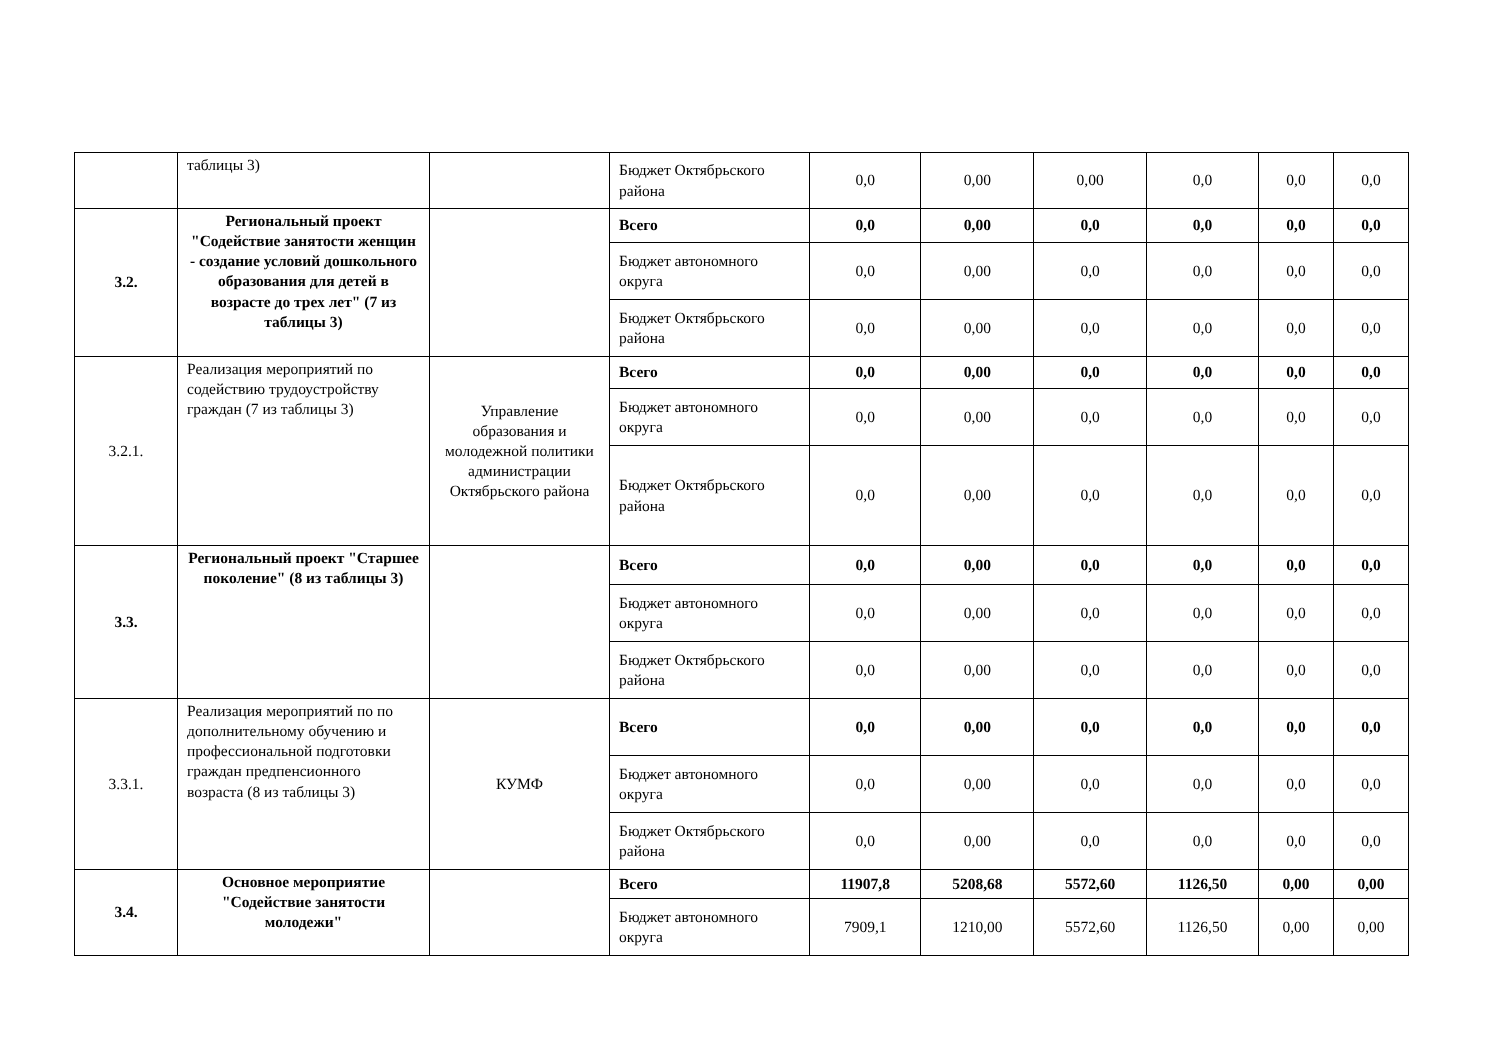| | таблицы 3) | | Бюджет Октябрьского района | 0,0 | 0,00 | 0,00 | 0,0 | 0,0 | 0,0 |
| 3.2. | Региональный проект "Содействие занятости женщин - создание условий дошкольного образования для детей в возрасте до трех лет" (7 из таблицы 3) | | Всего | 0,0 | 0,00 | 0,0 | 0,0 | 0,0 | 0,0 |
| | | | Бюджет автономного округа | 0,0 | 0,00 | 0,0 | 0,0 | 0,0 | 0,0 |
| | | | Бюджет Октябрьского района | 0,0 | 0,00 | 0,0 | 0,0 | 0,0 | 0,0 |
| 3.2.1. | Реализация мероприятий по содействию трудоустройству граждан (7 из таблицы 3) | Управление образования и молодежной политики администрации Октябрьского района | Всего | 0,0 | 0,00 | 0,0 | 0,0 | 0,0 | 0,0 |
| | | | Бюджет автономного округа | 0,0 | 0,00 | 0,0 | 0,0 | 0,0 | 0,0 |
| | | | Бюджет Октябрьского района | 0,0 | 0,00 | 0,0 | 0,0 | 0,0 | 0,0 |
| 3.3. | Региональный проект "Старшее поколение" (8 из таблицы 3) | | Всего | 0,0 | 0,00 | 0,0 | 0,0 | 0,0 | 0,0 |
| | | | Бюджет автономного округа | 0,0 | 0,00 | 0,0 | 0,0 | 0,0 | 0,0 |
| | | | Бюджет Октябрьского района | 0,0 | 0,00 | 0,0 | 0,0 | 0,0 | 0,0 |
| 3.3.1. | Реализация мероприятий по по дополнительному обучению и профессиональной подготовки граждан предпенсионного возраста (8 из таблицы 3) | КУМФ | Всего | 0,0 | 0,00 | 0,0 | 0,0 | 0,0 | 0,0 |
| | | | Бюджет автономного округа | 0,0 | 0,00 | 0,0 | 0,0 | 0,0 | 0,0 |
| | | | Бюджет Октябрьского района | 0,0 | 0,00 | 0,0 | 0,0 | 0,0 | 0,0 |
| 3.4. | Основное мероприятие "Содействие занятости молодежи" | | Всего | 11907,8 | 5208,68 | 5572,60 | 1126,50 | 0,00 | 0,00 |
| | | | Бюджет автономного округа | 7909,1 | 1210,00 | 5572,60 | 1126,50 | 0,00 | 0,00 |